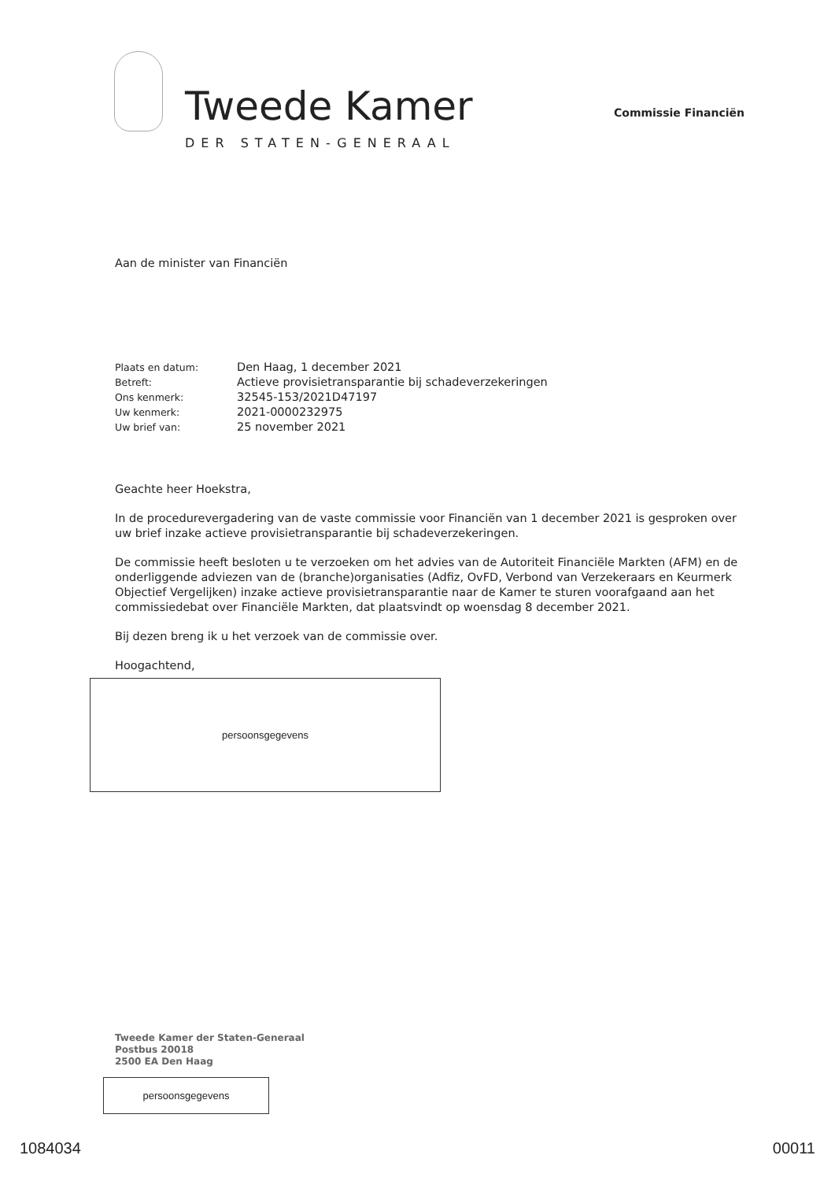Tweede Kamer
DER STATEN-GENERAAL
Commissie Financiën
Aan de minister van Financiën
| Plaats en datum: | Den Haag, 1 december 2021 |
| Betreft: | Actieve provisietransparantie bij schadeverzekeringen |
| Ons kenmerk: | 32545-153/2021D47197 |
| Uw kenmerk: | 2021-0000232975 |
| Uw brief van: | 25 november 2021 |
Geachte heer Hoekstra,
In de procedurevergadering van de vaste commissie voor Financiën van 1 december 2021 is gesproken over uw brief inzake actieve provisietransparantie bij schadeverzekeringen.
De commissie heeft besloten u te verzoeken om het advies van de Autoriteit Financiële Markten (AFM) en de onderliggende adviezen van de (branche)organisaties (Adfiz, OvFD, Verbond van Verzekeraars en Keurmerk Objectief Vergelijken) inzake actieve provisietransparantie naar de Kamer te sturen voorafgaand aan het commissiedebat over Financiële Markten, dat plaatsvindt op woensdag 8 december 2021.
Bij dezen breng ik u het verzoek van de commissie over.
Hoogachtend,
persoonsgegevens
Tweede Kamer der Staten-Generaal
Postbus 20018
2500 EA Den Haag
persoonsgegevens
1084034 00011